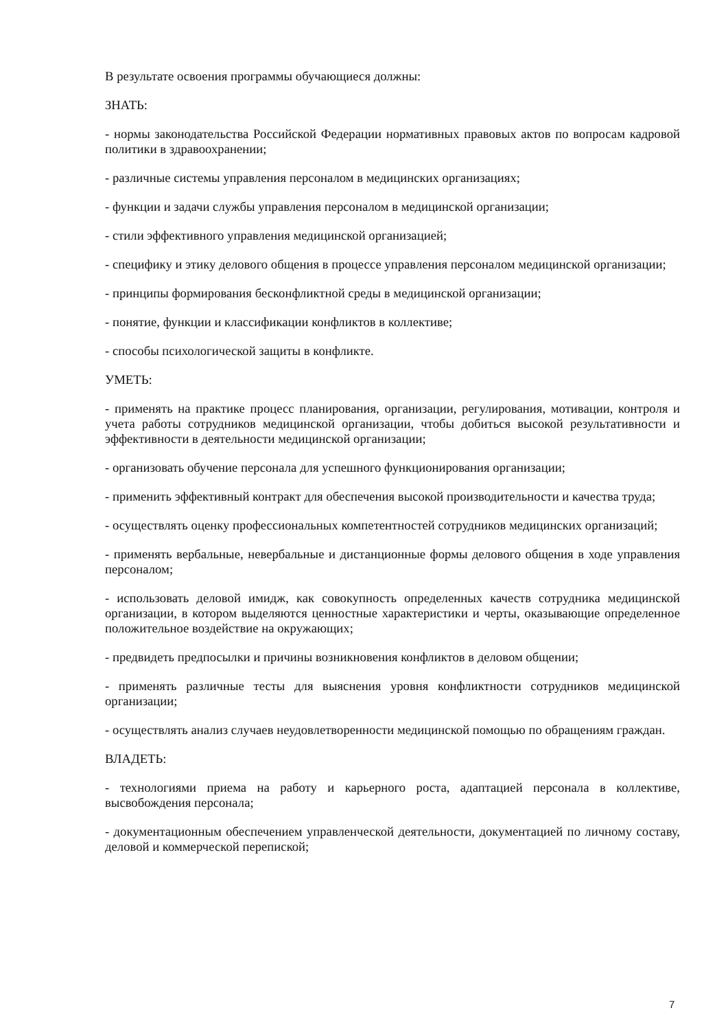В результате освоения программы обучающиеся должны:
ЗНАТЬ:
- нормы законодательства Российской Федерации нормативных правовых актов по вопросам кадровой политики в здравоохранении;
- различные системы управления персоналом в медицинских организациях;
- функции и задачи службы управления персоналом в медицинской организации;
- стили эффективного управления медицинской организацией;
- специфику и этику делового общения в процессе управления персоналом медицинской организации;
- принципы формирования бесконфликтной среды в медицинской организации;
- понятие, функции и классификации конфликтов в коллективе;
- способы психологической защиты в конфликте.
УМЕТЬ:
- применять на практике процесс планирования, организации, регулирования, мотивации, контроля и учета работы сотрудников медицинской организации, чтобы добиться высокой результативности и эффективности в деятельности медицинской организации;
- организовать обучение персонала для успешного функционирования организации;
- применить эффективный контракт для обеспечения высокой производительности и качества труда;
- осуществлять оценку профессиональных компетентностей сотрудников медицинских организаций;
- применять вербальные, невербальные и дистанционные формы делового общения в ходе управления персоналом;
- использовать деловой имидж, как совокупность определенных качеств сотрудника медицинской организации, в котором выделяются ценностные характеристики и черты, оказывающие определенное положительное воздействие на окружающих;
- предвидеть предпосылки и причины возникновения конфликтов в деловом общении;
- применять различные тесты для выяснения уровня конфликтности сотрудников медицинской организации;
- осуществлять анализ случаев неудовлетворенности медицинской помощью по обращениям граждан.
ВЛАДЕТЬ:
- технологиями приема на работу и карьерного роста, адаптацией персонала в коллективе, высвобождения персонала;
- документационным обеспечением управленческой деятельности, документацией по личному составу, деловой и коммерческой перепиской;
7